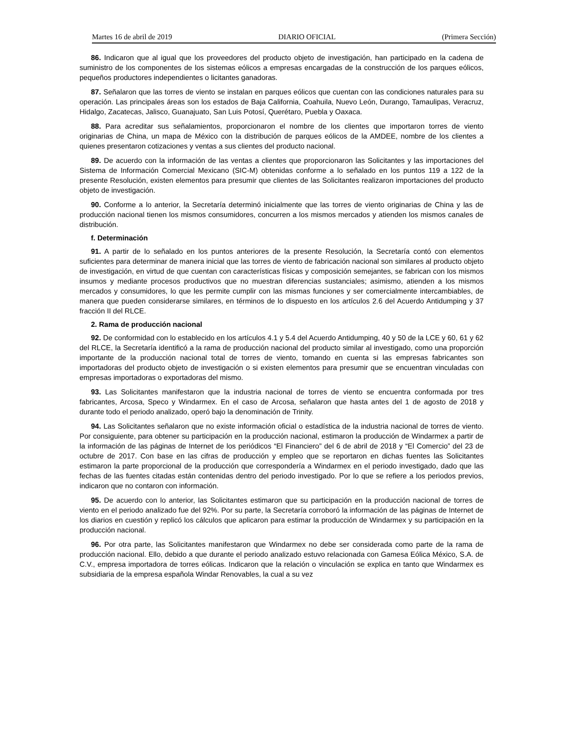Martes 16 de abril de 2019 DIARIO OFICIAL (Primera Sección)
86. Indicaron que al igual que los proveedores del producto objeto de investigación, han participado en la cadena de suministro de los componentes de los sistemas eólicos a empresas encargadas de la construcción de los parques eólicos, pequeños productores independientes o licitantes ganadoras.
87. Señalaron que las torres de viento se instalan en parques eólicos que cuentan con las condiciones naturales para su operación. Las principales áreas son los estados de Baja California, Coahuila, Nuevo León, Durango, Tamaulipas, Veracruz, Hidalgo, Zacatecas, Jalisco, Guanajuato, San Luis Potosí, Querétaro, Puebla y Oaxaca.
88. Para acreditar sus señalamientos, proporcionaron el nombre de los clientes que importaron torres de viento originarias de China, un mapa de México con la distribución de parques eólicos de la AMDEE, nombre de los clientes a quienes presentaron cotizaciones y ventas a sus clientes del producto nacional.
89. De acuerdo con la información de las ventas a clientes que proporcionaron las Solicitantes y las importaciones del Sistema de Información Comercial Mexicano (SIC-M) obtenidas conforme a lo señalado en los puntos 119 a 122 de la presente Resolución, existen elementos para presumir que clientes de las Solicitantes realizaron importaciones del producto objeto de investigación.
90. Conforme a lo anterior, la Secretaría determinó inicialmente que las torres de viento originarias de China y las de producción nacional tienen los mismos consumidores, concurren a los mismos mercados y atienden los mismos canales de distribución.
f. Determinación
91. A partir de lo señalado en los puntos anteriores de la presente Resolución, la Secretaría contó con elementos suficientes para determinar de manera inicial que las torres de viento de fabricación nacional son similares al producto objeto de investigación, en virtud de que cuentan con características físicas y composición semejantes, se fabrican con los mismos insumos y mediante procesos productivos que no muestran diferencias sustanciales; asimismo, atienden a los mismos mercados y consumidores, lo que les permite cumplir con las mismas funciones y ser comercialmente intercambiables, de manera que pueden considerarse similares, en términos de lo dispuesto en los artículos 2.6 del Acuerdo Antidumping y 37 fracción II del RLCE.
2. Rama de producción nacional
92. De conformidad con lo establecido en los artículos 4.1 y 5.4 del Acuerdo Antidumping, 40 y 50 de la LCE y 60, 61 y 62 del RLCE, la Secretaría identificó a la rama de producción nacional del producto similar al investigado, como una proporción importante de la producción nacional total de torres de viento, tomando en cuenta si las empresas fabricantes son importadoras del producto objeto de investigación o si existen elementos para presumir que se encuentran vinculadas con empresas importadoras o exportadoras del mismo.
93. Las Solicitantes manifestaron que la industria nacional de torres de viento se encuentra conformada por tres fabricantes, Arcosa, Speco y Windarmex. En el caso de Arcosa, señalaron que hasta antes del 1 de agosto de 2018 y durante todo el periodo analizado, operó bajo la denominación de Trinity.
94. Las Solicitantes señalaron que no existe información oficial o estadística de la industria nacional de torres de viento. Por consiguiente, para obtener su participación en la producción nacional, estimaron la producción de Windarmex a partir de la información de las páginas de Internet de los periódicos “El Financiero” del 6 de abril de 2018 y “El Comercio” del 23 de octubre de 2017. Con base en las cifras de producción y empleo que se reportaron en dichas fuentes las Solicitantes estimaron la parte proporcional de la producción que correspondería a Windarmex en el periodo investigado, dado que las fechas de las fuentes citadas están contenidas dentro del periodo investigado. Por lo que se refiere a los periodos previos, indicaron que no contaron con información.
95. De acuerdo con lo anterior, las Solicitantes estimaron que su participación en la producción nacional de torres de viento en el periodo analizado fue del 92%. Por su parte, la Secretaría corroboró la información de las páginas de Internet de los diarios en cuestión y replicó los cálculos que aplicaron para estimar la producción de Windarmex y su participación en la producción nacional.
96. Por otra parte, las Solicitantes manifestaron que Windarmex no debe ser considerada como parte de la rama de producción nacional. Ello, debido a que durante el periodo analizado estuvo relacionada con Gamesa Eólica México, S.A. de C.V., empresa importadora de torres eólicas. Indicaron que la relación o vinculación se explica en tanto que Windarmex es subsidiaria de la empresa española Windar Renovables, la cual a su vez